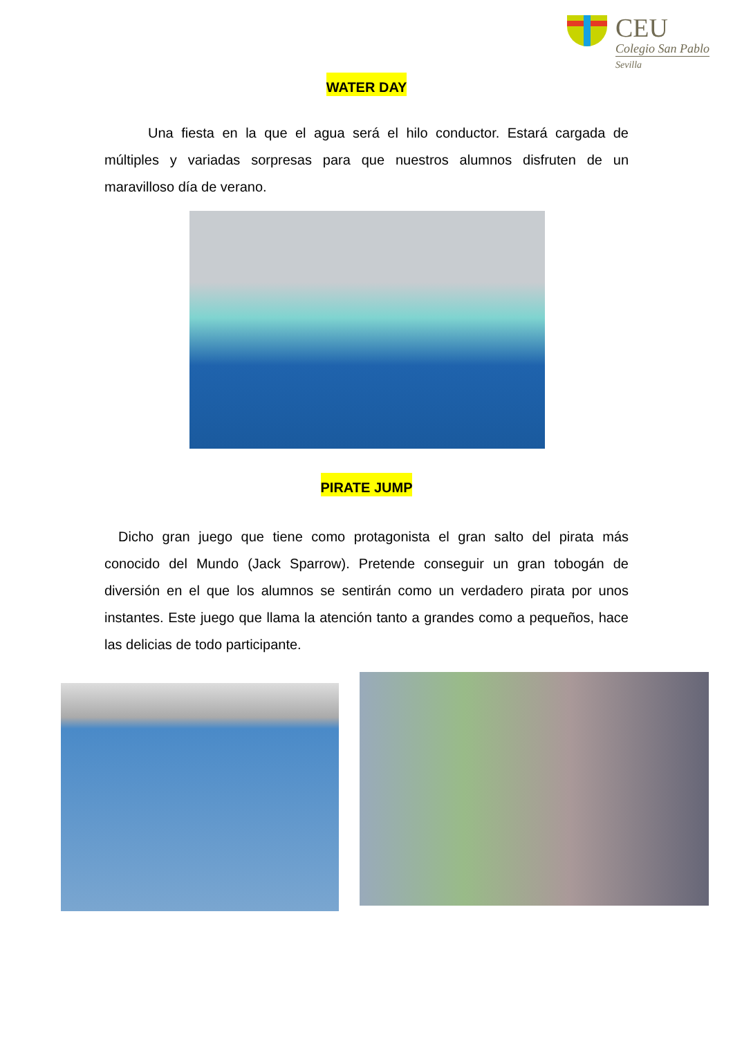CEU
Colegio San Pablo
Sevilla
WATER DAY
Una fiesta en la que el agua será el hilo conductor. Estará cargada de múltiples y variadas sorpresas para que nuestros alumnos disfruten de un maravilloso día de verano.
PIRATE JUMP
Dicho gran juego que tiene como protagonista el gran salto del pirata más conocido del Mundo (Jack Sparrow). Pretende conseguir un gran tobogán de diversión en el que los alumnos se sentirán como un verdadero pirata por unos instantes. Este juego que llama la atención tanto a grandes como a pequeños, hace las delicias de todo participante.